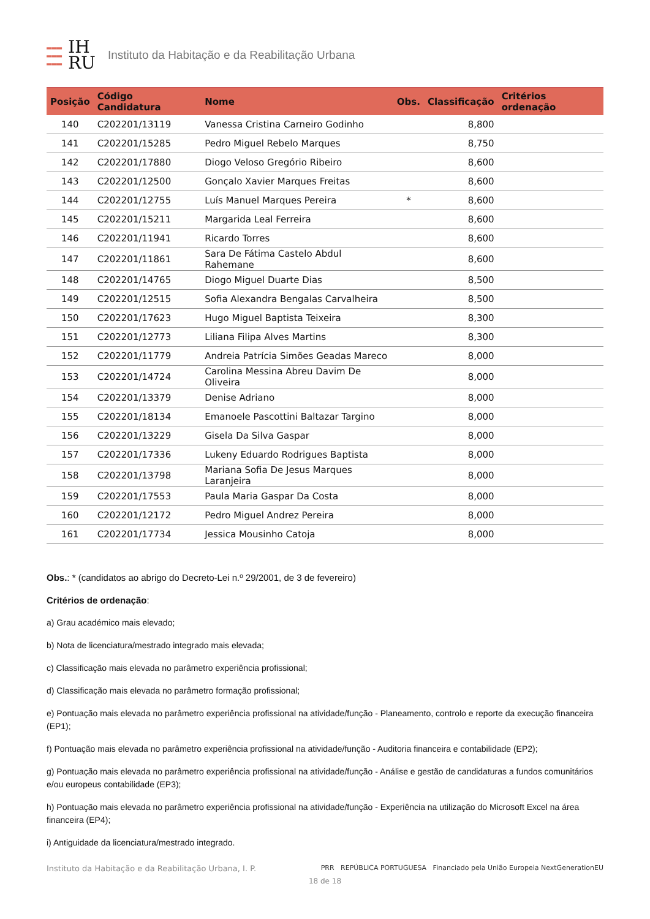▬▬▬
▬▬▬
▬▬▬
IH
RU
Instituto da Habitação e da Reabilitação Urbana
| Posição | Código Candidatura | Nome | Obs. | Classificação | Critérios ordenação |
| --- | --- | --- | --- | --- | --- |
| 140 | C202201/13119 | Vanessa Cristina Carneiro Godinho | | 8,800 | |
| 141 | C202201/15285 | Pedro Miguel Rebelo Marques | | 8,750 | |
| 142 | C202201/17880 | Diogo Veloso Gregório Ribeiro | | 8,600 | |
| 143 | C202201/12500 | Gonçalo Xavier Marques Freitas | | 8,600 | |
| 144 | C202201/12755 | Luís Manuel Marques Pereira | * | 8,600 | |
| 145 | C202201/15211 | Margarida Leal Ferreira | | 8,600 | |
| 146 | C202201/11941 | Ricardo Torres | | 8,600 | |
| 147 | C202201/11861 | Sara De Fátima Castelo Abdul Rahemane | | 8,600 | |
| 148 | C202201/14765 | Diogo Miguel Duarte Dias | | 8,500 | |
| 149 | C202201/12515 | Sofia Alexandra Bengalas Carvalheira | | 8,500 | |
| 150 | C202201/17623 | Hugo Miguel Baptista Teixeira | | 8,300 | |
| 151 | C202201/12773 | Liliana Filipa Alves Martins | | 8,300 | |
| 152 | C202201/11779 | Andreia Patrícia Simões Geadas Mareco | | 8,000 | |
| 153 | C202201/14724 | Carolina Messina Abreu Davim De Oliveira | | 8,000 | |
| 154 | C202201/13379 | Denise Adriano | | 8,000 | |
| 155 | C202201/18134 | Emanoele Pascottini Baltazar Targino | | 8,000 | |
| 156 | C202201/13229 | Gisela Da Silva Gaspar | | 8,000 | |
| 157 | C202201/17336 | Lukeny Eduardo Rodrigues Baptista | | 8,000 | |
| 158 | C202201/13798 | Mariana Sofia De Jesus Marques Laranjeira | | 8,000 | |
| 159 | C202201/17553 | Paula Maria Gaspar Da Costa | | 8,000 | |
| 160 | C202201/12172 | Pedro Miguel Andrez Pereira | | 8,000 | |
| 161 | C202201/17734 | Jessica Mousinho Catoja | | 8,000 | |
Obs.: * (candidatos ao abrigo do Decreto-Lei n.º 29/2001, de 3 de fevereiro)
Critérios de ordenação:
a) Grau académico mais elevado;
b) Nota de licenciatura/mestrado integrado mais elevada;
c) Classificação mais elevada no parâmetro experiência profissional;
d) Classificação mais elevada no parâmetro formação profissional;
e) Pontuação mais elevada no parâmetro experiência profissional na atividade/função - Planeamento, controlo e reporte da execução financeira (EP1);
f) Pontuação mais elevada no parâmetro experiência profissional na atividade/função - Auditoria financeira e contabilidade (EP2);
g) Pontuação mais elevada no parâmetro experiência profissional na atividade/função - Análise e gestão de candidaturas a fundos comunitários e/ou europeus contabilidade (EP3);
h) Pontuação mais elevada no parâmetro experiência profissional na atividade/função - Experiência na utilização do Microsoft Excel na área financeira (EP4);
i) Antiguidade da licenciatura/mestrado integrado.
Instituto da Habitação e da Reabilitação Urbana, I. P. PRR REPÚBLICA PORTUGUESA Financiado pela União Europeia NextGenerationEU
18 de 18